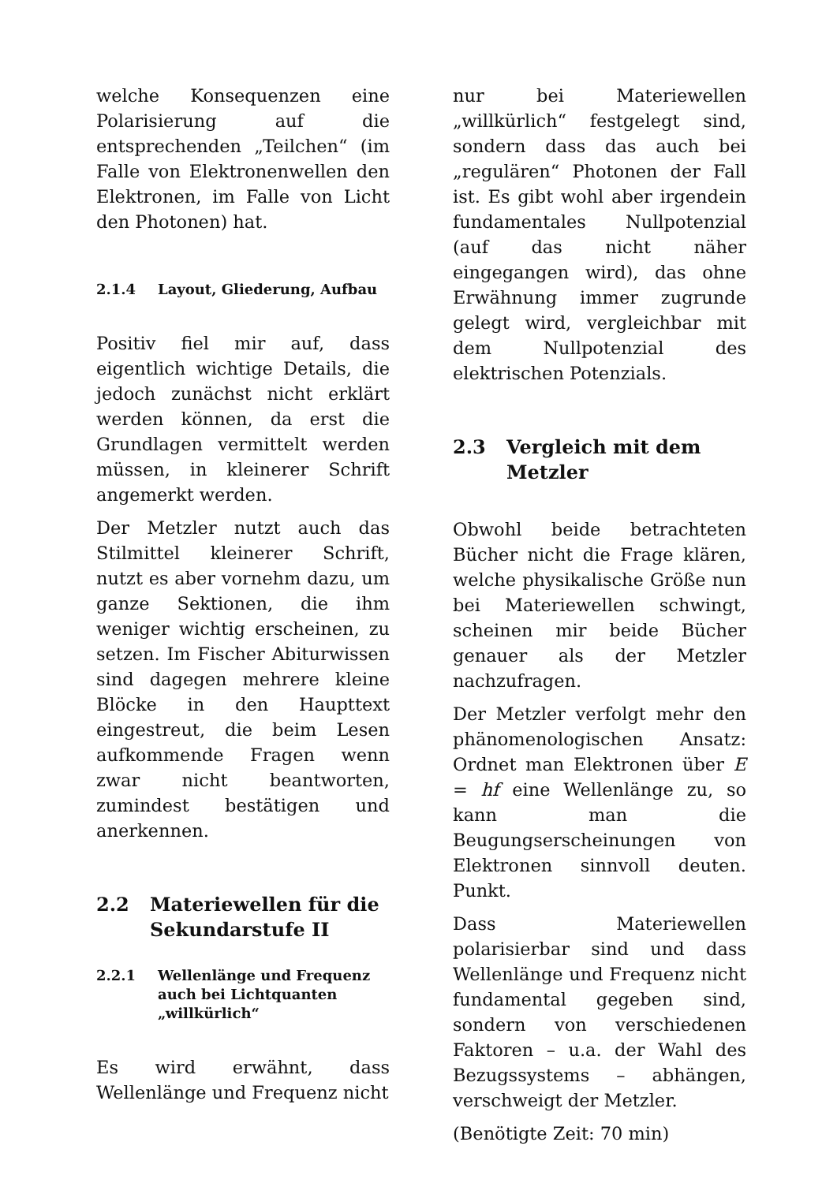welche Konsequenzen eine Polarisierung auf die entsprechenden „Teilchen“ (im Falle von Elektronenwellen den Elektronen, im Falle von Licht den Photonen) hat.
2.1.4 Layout, Gliederung, Aufbau
Positiv fiel mir auf, dass eigentlich wichtige Details, die jedoch zunächst nicht erklärt werden können, da erst die Grundlagen vermittelt werden müssen, in kleinerer Schrift angemerkt werden.
Der Metzler nutzt auch das Stilmittel kleinerer Schrift, nutzt es aber vornehm dazu, um ganze Sektionen, die ihm weniger wichtig erscheinen, zu setzen. Im Fischer Abiturwissen sind dagegen mehrere kleine Blöcke in den Haupttext eingestreut, die beim Lesen aufkommende Fragen wenn zwar nicht beantworten, zumindest bestätigen und anerkennen.
2.2 Materiewellen für die Sekundarstufe II
2.2.1 Wellenlänge und Frequenz auch bei Lichtquanten „willkürlich“
Es wird erwähnt, dass Wellenlänge und Frequenz nicht
nur bei Materiewellen „willkürlich“ festgelegt sind, sondern dass das auch bei „regulären“ Photonen der Fall ist. Es gibt wohl aber irgendein fundamentales Nullpotenzial (auf das nicht näher eingegangen wird), das ohne Erwähnung immer zugrunde gelegt wird, vergleichbar mit dem Nullpotenzial des elektrischen Potenzials.
2.3 Vergleich mit dem Metzler
Obwohl beide betrachteten Bücher nicht die Frage klären, welche physikalische Größe nun bei Materiewellen schwingt, scheinen mir beide Bücher genauer als der Metzler nachzufragen.
Der Metzler verfolgt mehr den phänomenologischen Ansatz: Ordnet man Elektronen über E = hf eine Wellenlänge zu, so kann man die Beugungserscheinungen von Elektronen sinnvoll deuten. Punkt.
Dass Materiewellen polarisierbar sind und dass Wellenlänge und Frequenz nicht fundamental gegeben sind, sondern von verschiedenen Faktoren – u.a. der Wahl des Bezugssystems – abhängen, verschweigt der Metzler.
(Benötigte Zeit: 70 min)